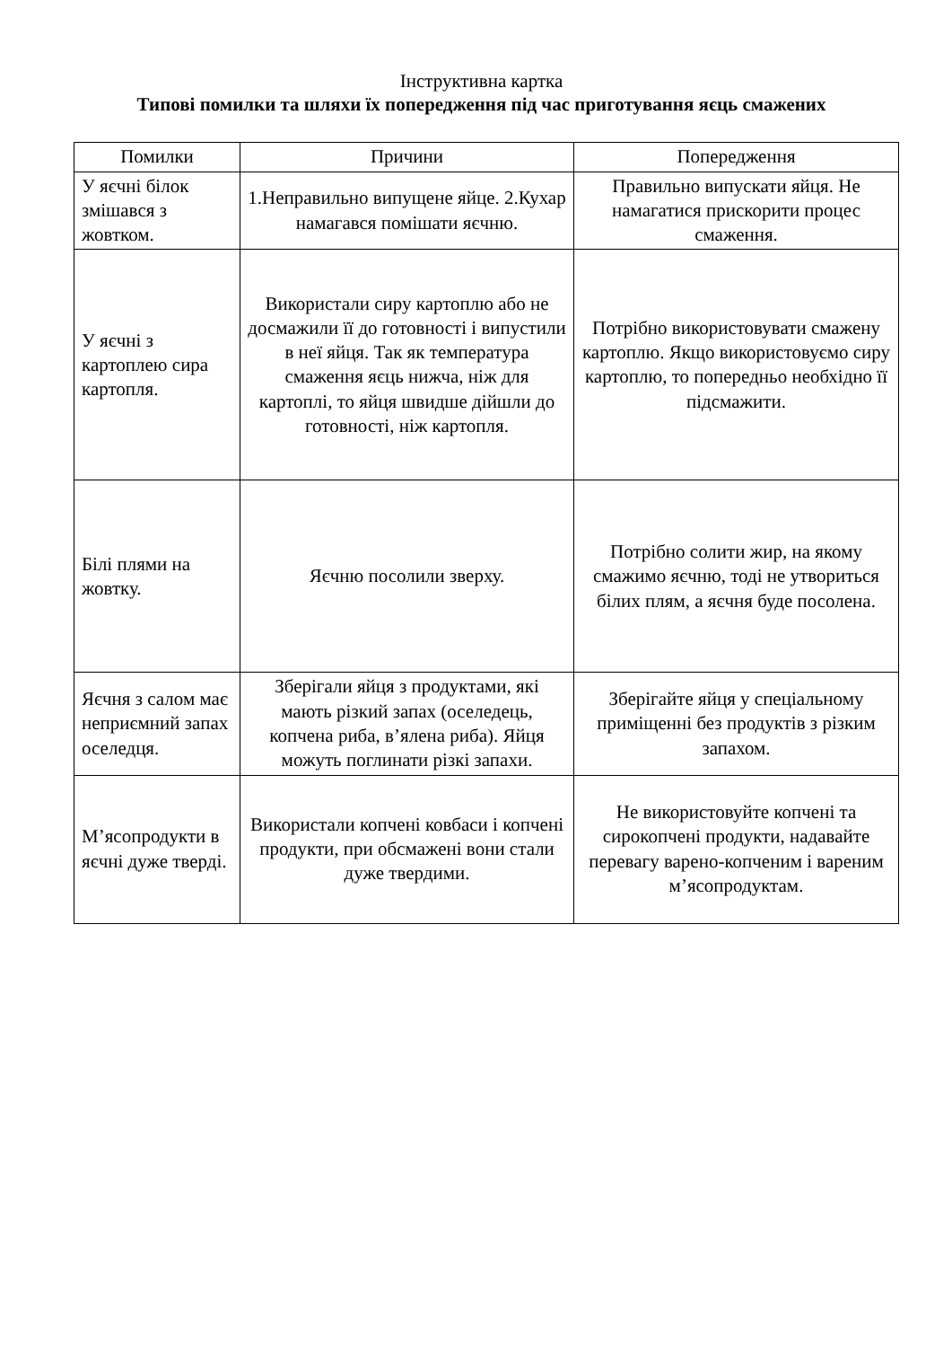Інструктивна картка
Типові помилки та шляхи їх попередження під час приготування яєць смажених
| Помилки | Причини | Попередження |
| --- | --- | --- |
| У яєчні білок змішався з жовтком. | 1.Неправильно випущене яйце. 2.Кухар намагався помішати яєчню. | Правильно випускати яйця. Не намагатися прискорити процес смаження. |
| У яєчні з картоплею сира картопля. | Використали сиру картоплю або не досмажили її до готовності і випустили в неї яйця. Так як температура смаження яєць нижча, ніж для картоплі, то яйця швидше дійшли до готовності, ніж картопля. | Потрібно використовувати смажену картоплю. Якщо використовуємо сиру картоплю, то попередньо необхідно її підсмажити. |
| Білі плями на жовтку. | Яєчню посолили зверху. | Потрібно солити жир, на якому смажимо яєчню, тоді не утвориться білих плям, а яєчня буде посолена. |
| Яєчня з салом має неприємний запах оселедця. | Зберігали яйця з продуктами, які мають різкий запах (оселедець, копчена риба, в’ялена риба). Яйця можуть поглинати різкі запахи. | Зберігайте яйця у спеціальному приміщенні без продуктів з різким запахом. |
| М’ясопродукти в яєчні дуже тверді. | Використали копчені ковбаси і копчені продукти, при обсмажені вони стали дуже твердими. | Не використовуйте копчені та сирокопчені продукти, надавайте перевагу варено-копченим і вареним м’ясопродуктам. |